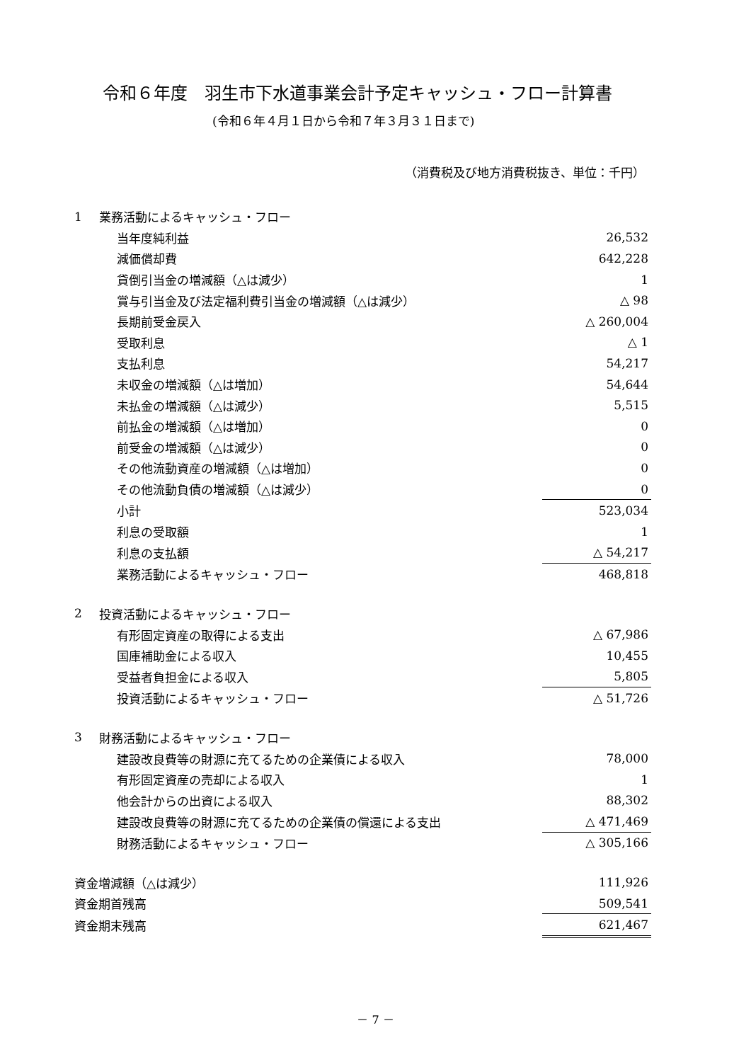令和６年度　羽生市下水道事業会計予定キャッシュ・フロー計算書
(令和６年４月１日から令和７年３月３１日まで)
（消費税及び地方消費税抜き、単位：千円）
| 1 | 業務活動によるキャッシュ・フロー | |
| | 当年度純利益 | 26,532 |
| | 減価償却費 | 642,228 |
| | 貸倒引当金の増減額（△は減少） | 1 |
| | 賞与引当金及び法定福利費引当金の増減額（△は減少） | △ 98 |
| | 長期前受金戻入 | △ 260,004 |
| | 受取利息 | △ 1 |
| | 支払利息 | 54,217 |
| | 未収金の増減額（△は増加） | 54,644 |
| | 未払金の増減額（△は減少） | 5,515 |
| | 前払金の増減額（△は増加） | 0 |
| | 前受金の増減額（△は減少） | 0 |
| | その他流動資産の増減額（△は増加） | 0 |
| | その他流動負債の増減額（△は減少） | 0 |
| | 小計 | 523,034 |
| | 利息の受取額 | 1 |
| | 利息の支払額 | △ 54,217 |
| | 業務活動によるキャッシュ・フロー | 468,818 |
| 2 | 投資活動によるキャッシュ・フロー | |
| | 有形固定資産の取得による支出 | △ 67,986 |
| | 国庫補助金による収入 | 10,455 |
| | 受益者負担金による収入 | 5,805 |
| | 投資活動によるキャッシュ・フロー | △ 51,726 |
| 3 | 財務活動によるキャッシュ・フロー | |
| | 建設改良費等の財源に充てるための企業債による収入 | 78,000 |
| | 有形固定資産の売却による収入 | 1 |
| | 他会計からの出資による収入 | 88,302 |
| | 建設改良費等の財源に充てるための企業債の償還による支出 | △ 471,469 |
| | 財務活動によるキャッシュ・フロー | △ 305,166 |
| 資金増減額（△は減少） | | 111,926 |
| 資金期首残高 | | 509,541 |
| 資金期末残高 | | 621,467 |
－ 7 －